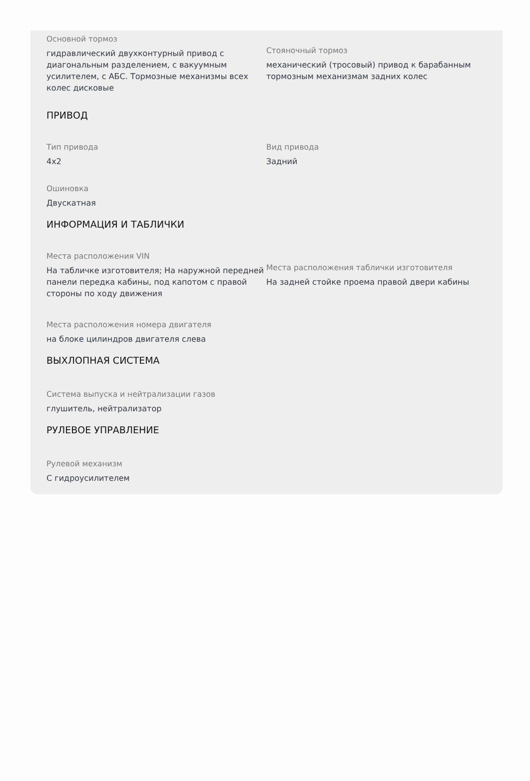Основной тормоз
гидравлический двухконтурный привод с диагональным разделением, с вакуумным усилителем, с АБС. Тормозные механизмы всех колес дисковые
Стояночный тормоз
механический (тросовый) привод к барабанным тормозным механизмам задних колес
ПРИВОД
Тип привода
4x2
Вид привода
Задний
Ошиновка
Двускатная
ИНФОРМАЦИЯ И ТАБЛИЧКИ
Места расположения VIN
На табличке изготовителя; На наружной передней панели передка кабины, под капотом с правой стороны по ходу движения
Места расположения таблички изготовителя
На задней стойке проема правой двери кабины
Места расположения номера двигателя
на блоке цилиндров двигателя слева
ВЫХЛОПНАЯ СИСТЕМА
Система выпуска и нейтрализации газов
глушитель, нейтрализатор
РУЛЕВОЕ УПРАВЛЕНИЕ
Рулевой механизм
С гидроусилителем